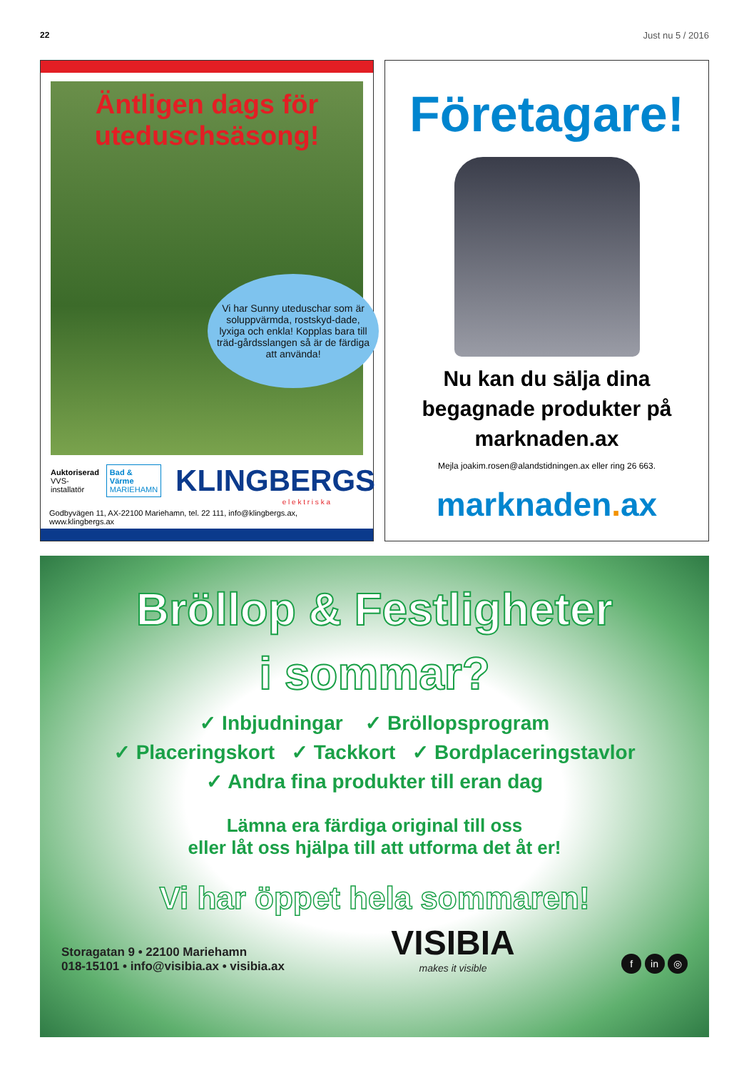22 Just nu 5 / 2016
Äntligen dags för uteduschsäsong!
Vi har Sunny uteduschar som är soluppvärmda, rostskyd-dade, lyxiga och enkla! Kopplas bara till träd-gårdsslangen så är de färdiga att använda!
Auktoriserad
VVS-installatör Bad & Värme MARIEHAMN KLINGBERGS
e l e k t r i s k a
Godbyvägen 11, AX-22100 Mariehamn, tel. 22 111, info@klingbergs.ax, www.klingbergs.ax
Företagare!
Nu kan du sälja dina begagnade produkter på marknaden.ax
Mejla joakim.rosen@alandstidningen.ax eller ring 26 663.
marknaden. ax
Bröllop & Festligheter
i sommar?
✓ Inbjudningar ✓ Bröllopsprogram
✓ Placeringskort ✓ Tackkort ✓ Bordplaceringstavlor
✓ Andra fina produkter till eran dag
Lämna era färdiga original till oss
eller låt oss hjälpa till att utforma det åt er!
Vi har öppet hela sommaren!
Storagatan 9 • 22100 Mariehamn
018-15101 • info@visibia.ax • visibia.ax
VISIBIA
makes it visible
f in ◎